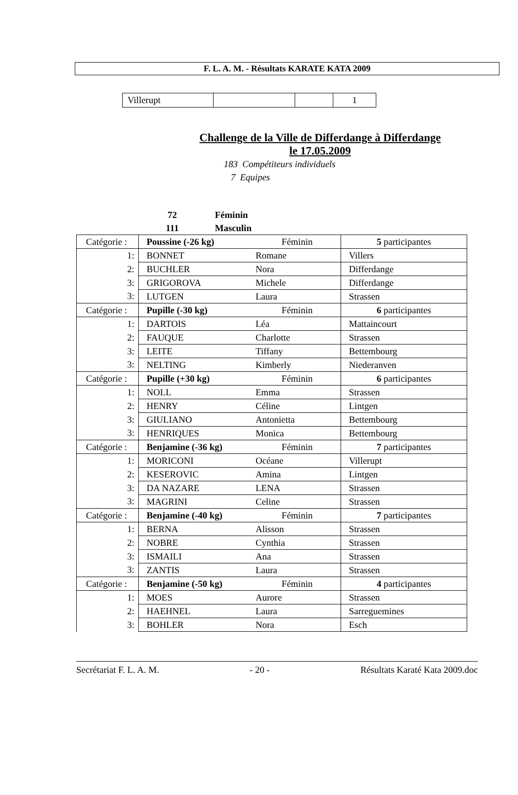F. L. A. M. - Résultats KARATE KATA 2009
| Villerupt | | | 1 |
Challenge de la Ville de Differdange à Differdange
le 17.05.2009
183 Compétiteurs individuels
7 Equipes
72 Féminin
111 Masculin
| Catégorie : | Poussine (-26 kg) | Féminin | 5 participantes |
| 1: | BONNET | Romane | Villers |
| 2: | BUCHLER | Nora | Differdange |
| 3: | GRIGOROVA | Michele | Differdange |
| 3: | LUTGEN | Laura | Strassen |
| Catégorie : | Pupille (-30 kg) | Féminin | 6 participantes |
| 1: | DARTOIS | Léa | Mattaincourt |
| 2: | FAUQUE | Charlotte | Strassen |
| 3: | LEITE | Tiffany | Bettembourg |
| 3: | NELTING | Kimberly | Niederanven |
| Catégorie : | Pupille (+30 kg) | Féminin | 6 participantes |
| 1: | NOLL | Emma | Strassen |
| 2: | HENRY | Céline | Lintgen |
| 3: | GIULIANO | Antonietta | Bettembourg |
| 3: | HENRIQUES | Monica | Bettembourg |
| Catégorie : | Benjamine (-36 kg) | Féminin | 7 participantes |
| 1: | MORICONI | Océane | Villerupt |
| 2: | KESEROVIC | Amina | Lintgen |
| 3: | DA NAZARE | LENA | Strassen |
| 3: | MAGRINI | Celine | Strassen |
| Catégorie : | Benjamine (-40 kg) | Féminin | 7 participantes |
| 1: | BERNA | Alisson | Strassen |
| 2: | NOBRE | Cynthia | Strassen |
| 3: | ISMAILI | Ana | Strassen |
| 3: | ZANTIS | Laura | Strassen |
| Catégorie : | Benjamine (-50 kg) | Féminin | 4 participantes |
| 1: | MOES | Aurore | Strassen |
| 2: | HAEHNEL | Laura | Sarreguemines |
| 3: | BOHLER | Nora | Esch |
Secrétariat F. L. A. M. - 20 - Résultats Karaté Kata 2009.doc